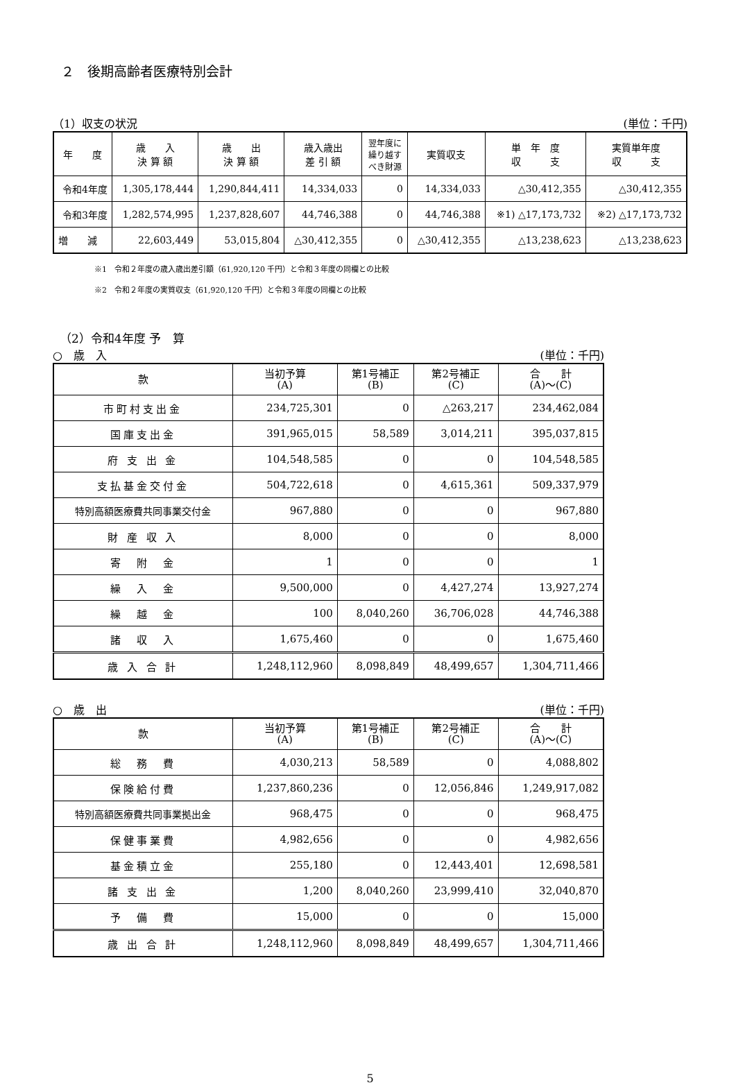２　後期高齢者医療特別会計
（1）収支の状況 (単位：千円)
| 年 度 | 歳 入 決 算 額 | 歳 出 決 算 額 | 歳入歳出 差 引 額 | 翌年度に 繰り越す べき財源 | 実質収支 | 単 年 度 収 支 | 実質単年度 収 支 |
| --- | --- | --- | --- | --- | --- | --- | --- |
| 令和4年度 | 1,305,178,444 | 1,290,844,411 | 14,334,033 | 0 | 14,334,033 | △30,412,355 | △30,412,355 |
| 令和3年度 | 1,282,574,995 | 1,237,828,607 | 44,746,388 | 0 | 44,746,388 | ※1) △17,173,732 | ※2) △17,173,732 |
| 増 減 | 22,603,449 | 53,015,804 | △30,412,355 | 0 | △30,412,355 | △13,238,623 | △13,238,623 |
※1　令和２年度の歳入歳出差引額（61,920,120 千円）と令和３年度の同欄との比較
※2　令和２年度の実質収支（61,920,120 千円）と令和３年度の同欄との比較
（2）令和4年度 予　算
○　歳　入 (単位：千円)
| 款 | 当初予算 (A) | 第1号補正 (B) | 第2号補正 (C) | 合 計 (A)～(C) |
| --- | --- | --- | --- | --- |
| 市町村支出金 | 234,725,301 | 0 | △263,217 | 234,462,084 |
| 国庫支出金 | 391,965,015 | 58,589 | 3,014,211 | 395,037,815 |
| 府 支 出 金 | 104,548,585 | 0 | 0 | 104,548,585 |
| 支払基金交付金 | 504,722,618 | 0 | 4,615,361 | 509,337,979 |
| 特別高額医療費共同事業交付金 | 967,880 | 0 | 0 | 967,880 |
| 財 産 収 入 | 8,000 | 0 | 0 | 8,000 |
| 寄 附 金 | 1 | 0 | 0 | 1 |
| 繰 入 金 | 9,500,000 | 0 | 4,427,274 | 13,927,274 |
| 繰 越 金 | 100 | 8,040,260 | 36,706,028 | 44,746,388 |
| 諸 収 入 | 1,675,460 | 0 | 0 | 1,675,460 |
| 歳 入 合 計 | 1,248,112,960 | 8,098,849 | 48,499,657 | 1,304,711,466 |
○　歳　出 (単位：千円)
| 款 | 当初予算 (A) | 第1号補正 (B) | 第2号補正 (C) | 合 計 (A)～(C) |
| --- | --- | --- | --- | --- |
| 総 務 費 | 4,030,213 | 58,589 | 0 | 4,088,802 |
| 保険給付費 | 1,237,860,236 | 0 | 12,056,846 | 1,249,917,082 |
| 特別高額医療費共同事業拠出金 | 968,475 | 0 | 0 | 968,475 |
| 保健事業費 | 4,982,656 | 0 | 0 | 4,982,656 |
| 基金積立金 | 255,180 | 0 | 12,443,401 | 12,698,581 |
| 諸 支 出 金 | 1,200 | 8,040,260 | 23,999,410 | 32,040,870 |
| 予 備 費 | 15,000 | 0 | 0 | 15,000 |
| 歳 出 合 計 | 1,248,112,960 | 8,098,849 | 48,499,657 | 1,304,711,466 |
5